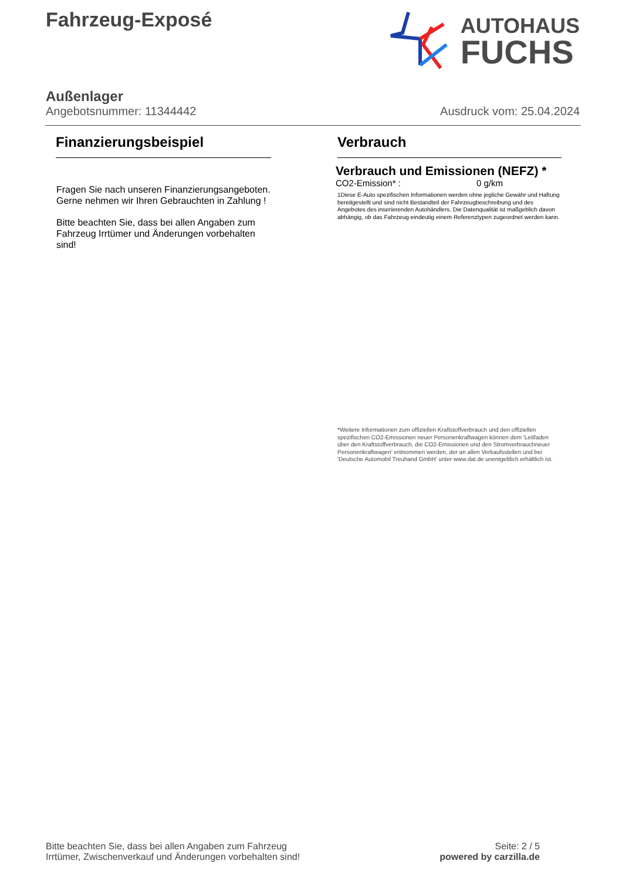Fahrzeug-Exposé
AUTOHAUS
FUCHS
Außenlager
Angebotsnummer: 11344442 Ausdruck vom: 25.04.2024
Finanzierungsbeispiel
Fragen Sie nach unseren Finanzierungsangeboten.
Gerne nehmen wir Ihren Gebrauchten in Zahlung !
Bitte beachten Sie, dass bei allen Angaben zum Fahrzeug Irrtümer und Änderungen vorbehalten sind!
Verbrauch
Verbrauch und Emissionen (NEFZ) *
CO2-Emission* : 0 g/km
1Diese E-Auto spezifischen Informationen werden ohne jegliche Gewähr und Haftung bereitgestellt und sind nicht Bestandteil der Fahrzeugbeschreibung und des Angebotes des inserierenden Autohändlers. Die Datenqualität ist maßgeblich davon abhängig, ob das Fahrzeug eindeutig einem Referenztypen zugeordnet werden kann.
*Weitere Informationen zum offiziellen Kraftstoffverbrauch und den offiziellen spezifischen CO2-Emissionen neuer Personenkraftwagen können dem 'Leitfaden über den Kraftstoffverbrauch, die CO2-Emissionen und den Stromverbrauchneuer Personenkraftwagen' entnommen werden, der an allen Verkaufsstellen und bei 'Deutsche Automobil Treuhand GmbH' unter www.dat.de unentgeltlich erhältlich ist.
Bitte beachten Sie, dass bei allen Angaben zum Fahrzeug
Irrtümer, Zwischenverkauf und Änderungen vorbehalten sind!
Seite: 2 / 5
powered by carzilla.de